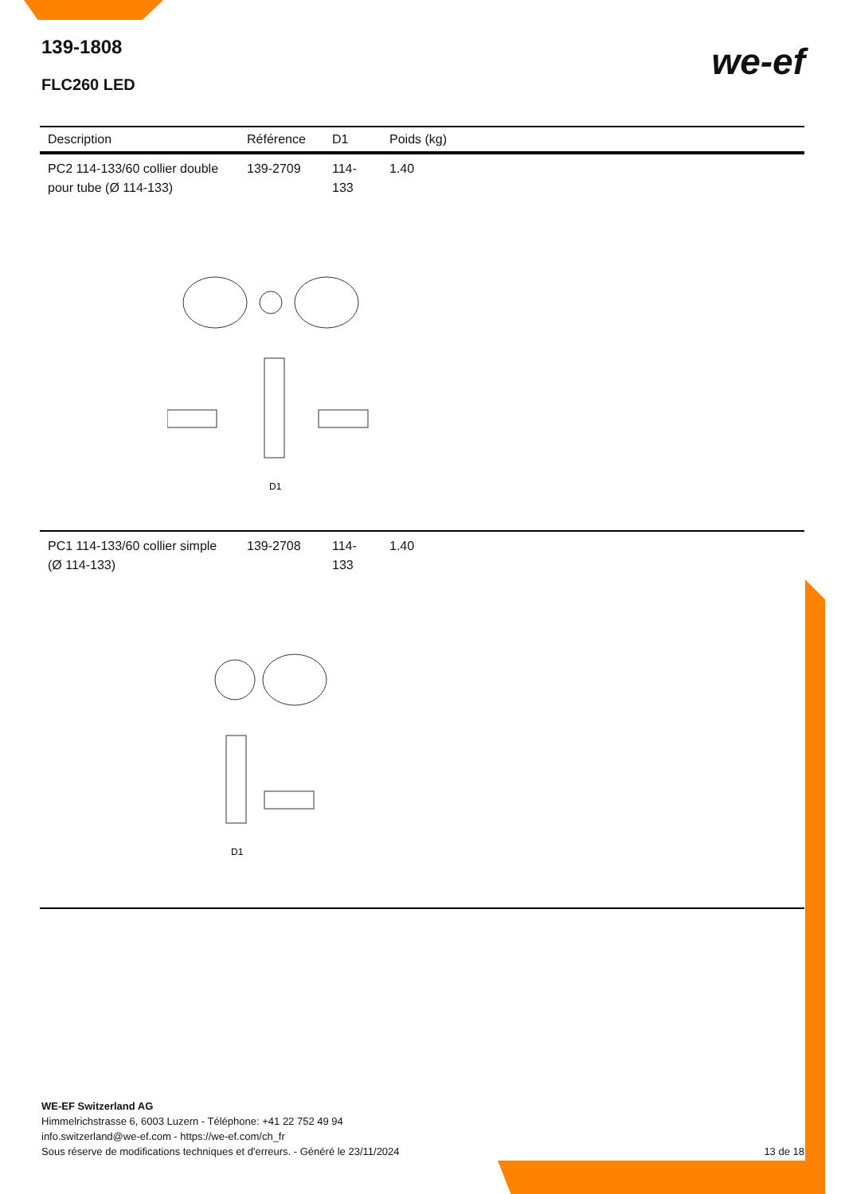139-1808
FLC260 LED
we-ef
| Description | Référence | D1 | Poids (kg) |
| --- | --- | --- | --- |
| PC2 114-133/60 collier double pour tube (Ø 114-133) | 139-2709 | 114-133 | 1.40 |
| D1 | | | |
| PC1 114-133/60 collier simple (Ø 114-133) | 139-2708 | 114-133 | 1.40 |
| D1 | | | |
WE-EF Switzerland AG
Himmelrichstrasse 6, 6003 Luzern - Téléphone: +41 22 752 49 94
info.switzerland@we-ef.com - https://we-ef.com/ch_fr
Sous réserve de modifications techniques et d'erreurs. - Généré le 23/11/2024 13 de 18